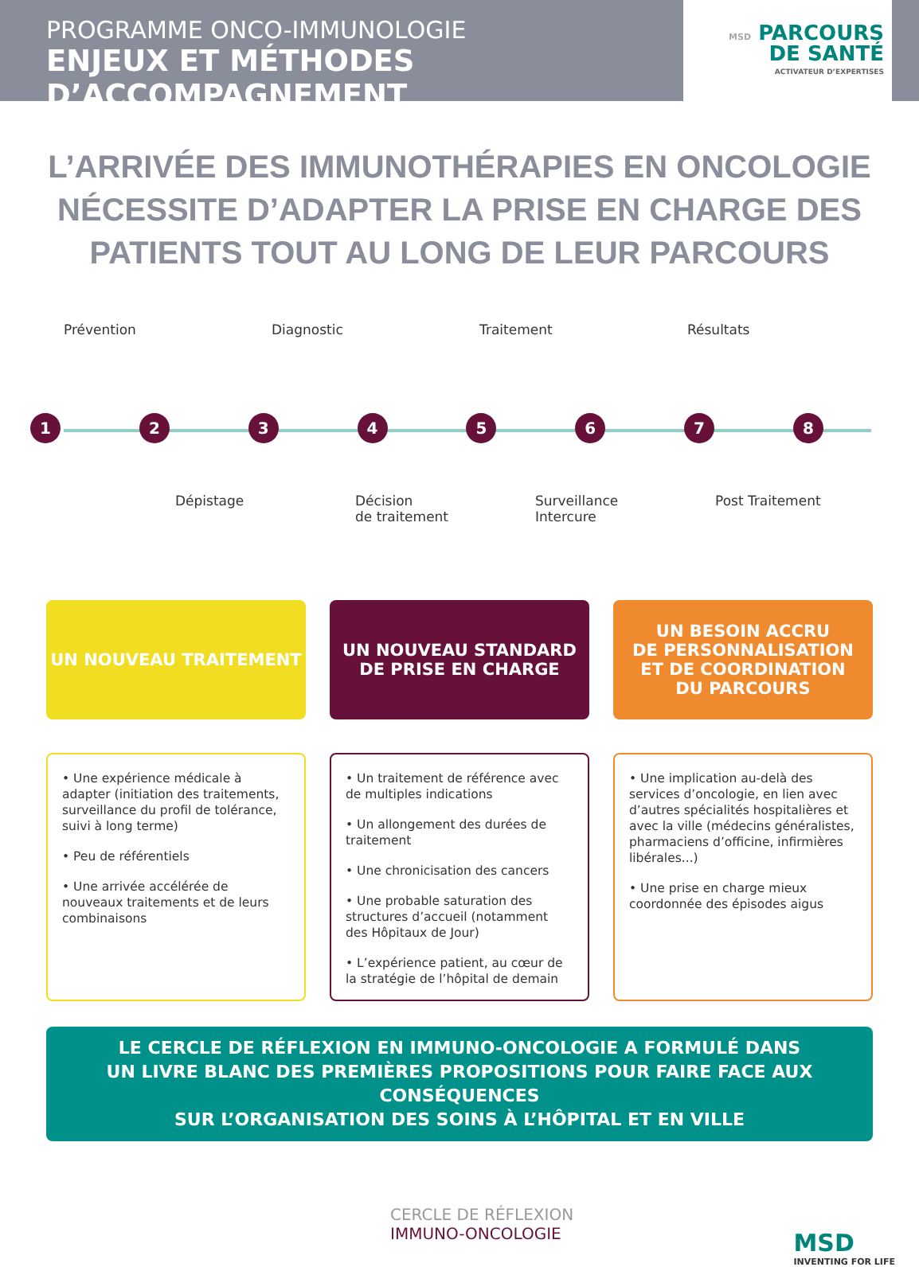PROGRAMME ONCO-IMMUNOLOGIE
ENJEUX ET MÉTHODES D’ACCOMPAGNEMENT
MSD PARCOURS
DE SANTÉ
ACTIVATEUR D’EXPERTISES
L’ARRIVÉE DES IMMUNOTHÉRAPIES EN ONCOLOGIE NÉCESSITE D’ADAPTER LA PRISE EN CHARGE DES PATIENTS TOUT AU LONG DE LEUR PARCOURS
Prévention Diagnostic Traitement Résultats
12345678
Dépistage Décision
de traitement
Surveillance
Intercure
Post Traitement
UN NOUVEAU TRAITEMENT
• Une expérience médicale à adapter (initiation des traitements, surveillance du profil de tolérance, suivi à long terme)
• Peu de référentiels
• Une arrivée accélérée de nouveaux traitements et de leurs combinaisons
UN NOUVEAU STANDARD
DE PRISE EN CHARGE
• Un traitement de référence avec de multiples indications
• Un allongement des durées de traitement
• Une chronicisation des cancers
• Une probable saturation des structures d’accueil (notamment des Hôpitaux de Jour)
• L’expérience patient, au cœur de la stratégie de l’hôpital de demain
UN BESOIN ACCRU
DE PERSONNALISATION
ET DE COORDINATION
DU PARCOURS
• Une implication au-delà des services d’oncologie, en lien avec d’autres spécialités hospitalières et avec la ville (médecins généralistes, pharmaciens d’officine, infirmières libérales...)
• Une prise en charge mieux coordonnée des épisodes aigus
LE CERCLE DE RÉFLEXION EN IMMUNO-ONCOLOGIE A FORMULÉ DANS
UN LIVRE BLANC DES PREMIÈRES PROPOSITIONS POUR FAIRE FACE AUX CONSÉQUENCES
SUR L’ORGANISATION DES SOINS À L’HÔPITAL ET EN VILLE
CERCLE DE RÉFLEXION
IMMUNO-ONCOLOGIE
MSD
INVENTING FOR LIFE